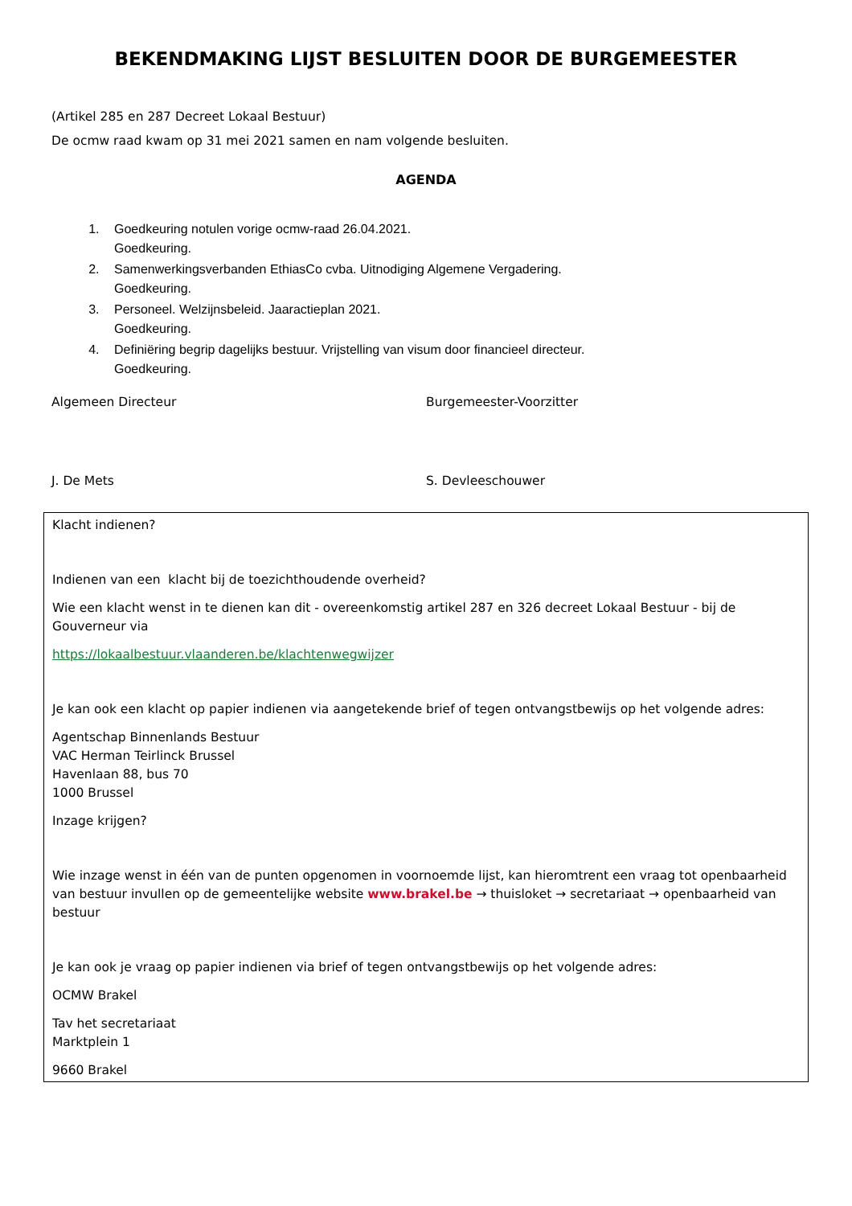BEKENDMAKING LIJST BESLUITEN DOOR DE BURGEMEESTER
(Artikel 285 en 287 Decreet Lokaal Bestuur)
De ocmw raad kwam op 31 mei 2021 samen en nam volgende besluiten.
AGENDA
1. Goedkeuring notulen vorige ocmw-raad 26.04.2021.
Goedkeuring.
2. Samenwerkingsverbanden EthiasCo cvba. Uitnodiging Algemene Vergadering.
Goedkeuring.
3. Personeel. Welzijnsbeleid. Jaaractieplan 2021.
Goedkeuring.
4. Definiëring begrip dagelijks bestuur. Vrijstelling van visum door financieel directeur.
Goedkeuring.
Algemeen Directeur Burgemeester-Voorzitter
J. De Mets S. Devleeschouwer
Klacht indienen?
Indienen van een klacht bij de toezichthoudende overheid?
Wie een klacht wenst in te dienen kan dit - overeenkomstig artikel 287 en 326 decreet Lokaal Bestuur - bij de Gouverneur via
https://lokaalbestuur.vlaanderen.be/klachtenwegwijzer
Je kan ook een klacht op papier indienen via aangetekende brief of tegen ontvangstbewijs op het volgende adres:
Agentschap Binnenlands Bestuur
VAC Herman Teirlinck Brussel
Havenlaan 88, bus 70
1000 Brussel
Inzage krijgen?
Wie inzage wenst in één van de punten opgenomen in voornoemde lijst, kan hieromtrent een vraag tot openbaarheid van bestuur invullen op de gemeentelijke website www.brakel.be → thuisloket → secretariaat → openbaarheid van bestuur
Je kan ook je vraag op papier indienen via brief of tegen ontvangstbewijs op het volgende adres:
OCMW Brakel
Tav het secretariaat
Marktplein 1
9660 Brakel